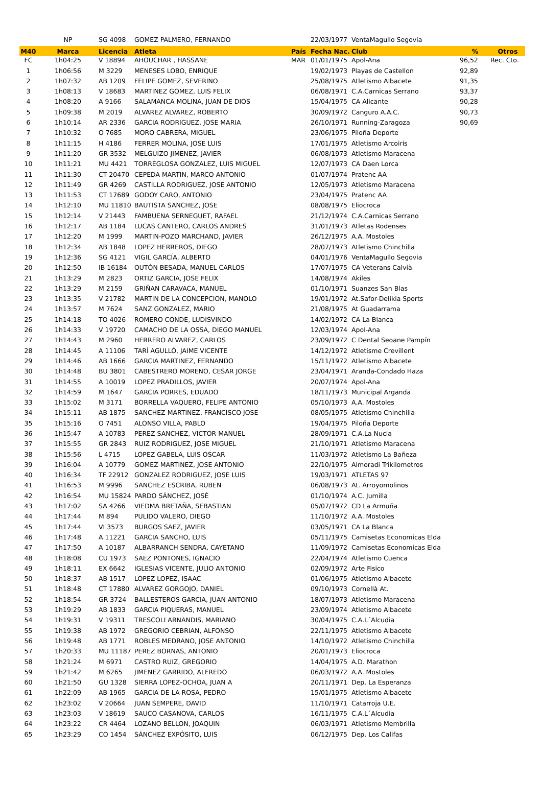| | NP | SG 4098 | GOMEZ PALMERO, FERNANDO | | 22/03/1977 | VentaMagullo Segovia | | |
| M40 | Marca | Licencia | Atleta | País | Fecha Nac. | Club | % | Otros |
| FC | 1h04:25 | V 18894 | AHOUCHAR , HASSANE | MAR | 01/01/1975 | Apol-Ana | 96,52 | Rec. Cto. |
| 1 | 1h06:56 | M 3229 | MENESES LOBO, ENRIQUE | | 19/02/1973 | Playas de Castellon | 92,89 | |
| 2 | 1h07:32 | AB 1209 | FELIPE GOMEZ, SEVERINO | | 25/08/1975 | Atletismo Albacete | 91,35 | |
| 3 | 1h08:13 | V 18683 | MARTINEZ GOMEZ, LUIS FELIX | | 06/08/1971 | C.A.Carnicas Serrano | 93,37 | |
| 4 | 1h08:20 | A 9166 | SALAMANCA MOLINA, JUAN DE DIOS | | 15/04/1975 | CA Alicante | 90,28 | |
| 5 | 1h09:38 | M 2019 | ALVAREZ ALVAREZ, ROBERTO | | 30/09/1972 | Canguro A.A.C. | 90,73 | |
| 6 | 1h10:14 | AR 2336 | GARCIA RODRIGUEZ, JOSE MARIA | | 26/10/1971 | Running-Zaragoza | 90,69 | |
| 7 | 1h10:32 | O 7685 | MORO CABRERA, MIGUEL | | 23/06/1975 | Piloña Deporte | | |
| 8 | 1h11:15 | H 4186 | FERRER MOLINA, JOSE LUIS | | 17/01/1975 | Atletismo Arcoiris | | |
| 9 | 1h11:20 | GR 3532 | MELGUIZO JIMENEZ, JAVIER | | 06/08/1973 | Atletismo Maracena | | |
| 10 | 1h11:21 | MU 4421 | TORREGLOSA GONZALEZ, LUIS MIGUEL | | 12/07/1973 | CA Daen Lorca | | |
| 11 | 1h11:30 | CT 20470 | CEPEDA MARTIN, MARCO ANTONIO | | 01/07/1974 | Pratenc AA | | |
| 12 | 1h11:49 | GR 4269 | CASTILLA RODRIGUEZ, JOSE ANTONIO | | 12/05/1973 | Atletismo Maracena | | |
| 13 | 1h11:53 | CT 17689 | GODOY CARO, ANTONIO | | 23/04/1975 | Pratenc AA | | |
| 14 | 1h12:10 | MU 11810 | BAUTISTA SANCHEZ, JOSE | | 08/08/1975 | Eliocroca | | |
| 15 | 1h12:14 | V 21443 | FAMBUENA SERNEGUET, RAFAEL | | 21/12/1974 | C.A.Carnicas Serrano | | |
| 16 | 1h12:17 | AB 1184 | LUCAS CANTERO, CARLOS ANDRES | | 31/01/1973 | Atletas Rodenses | | |
| 17 | 1h12:20 | M 1999 | MARTIN-POZO MARCHAND, JAVIER | | 26/12/1975 | A.A. Mostoles | | |
| 18 | 1h12:34 | AB 1848 | LOPEZ HERREROS, DIEGO | | 28/07/1973 | Atletismo Chinchilla | | |
| 19 | 1h12:36 | SG 4121 | VIGIL GARCÍA, ALBERTO | | 04/01/1976 | VentaMagullo Segovia | | |
| 20 | 1h12:50 | IB 16184 | OUTÓN BESADA, MANUEL CARLOS | | 17/07/1975 | CA Veterans Calvià | | |
| 21 | 1h13:29 | M 2823 | ORTIZ GARCIA, JOSE FELIX | | 14/08/1974 | Akiles | | |
| 22 | 1h13:29 | M 2159 | GRIÑAN CARAVACA, MANUEL | | 01/10/1971 | Suanzes San Blas | | |
| 23 | 1h13:35 | V 21782 | MARTIN DE LA CONCEPCION, MANOLO | | 19/01/1972 | At.Safor-Delikia Sports | | |
| 24 | 1h13:57 | M 7624 | SANZ GONZALEZ, MARIO | | 21/08/1975 | At Guadarrama | | |
| 25 | 1h14:18 | TO 4026 | ROMERO CONDE, LUDISVINDO | | 14/02/1972 | CA La Blanca | | |
| 26 | 1h14:33 | V 19720 | CAMACHO DE LA OSSA, DIEGO MANUEL | | 12/03/1974 | Apol-Ana | | |
| 27 | 1h14:43 | M 2960 | HERRERO ALVAREZ, CARLOS | | 23/09/1972 | C Dental Seoane Pampín | | |
| 28 | 1h14:45 | A 11106 | TARÍ AGULLÓ, JAIME VICENTE | | 14/12/1972 | Atletisme Crevillent | | |
| 29 | 1h14:46 | AB 1666 | GARCIA MARTINEZ, FERNANDO | | 15/11/1972 | Atletismo Albacete | | |
| 30 | 1h14:48 | BU 3801 | CABESTRERO MORENO, CESAR JORGE | | 23/04/1971 | Aranda-Condado Haza | | |
| 31 | 1h14:55 | A 10019 | LOPEZ PRADILLOS, JAVIER | | 20/07/1974 | Apol-Ana | | |
| 32 | 1h14:59 | M 1647 | GARCIA PORRES, EDUADO | | 18/11/1973 | Municipal Arganda | | |
| 33 | 1h15:02 | M 3171 | BORRELLA VAQUERO, FELIPE ANTONIO | | 05/10/1973 | A.A. Mostoles | | |
| 34 | 1h15:11 | AB 1875 | SANCHEZ MARTINEZ, FRANCISCO JOSE | | 08/05/1975 | Atletismo Chinchilla | | |
| 35 | 1h15:16 | O 7451 | ALONSO VILLA, PABLO | | 19/04/1975 | Piloña Deporte | | |
| 36 | 1h15:47 | A 10783 | PEREZ SANCHEZ, VICTOR MANUEL | | 28/09/1971 | C.A.La Nucia | | |
| 37 | 1h15:55 | GR 2843 | RUIZ RODRIGUEZ, JOSE MIGUEL | | 21/10/1971 | Atletismo Maracena | | |
| 38 | 1h15:56 | L 4715 | LOPEZ GABELA, LUIS OSCAR | | 11/03/1972 | Atletismo La Bañeza | | |
| 39 | 1h16:04 | A 10779 | GOMEZ MARTINEZ, JOSE ANTONIO | | 22/10/1975 | Almoradi Trikilometros | | |
| 40 | 1h16:34 | TF 22912 | GONZALEZ RODRIGUEZ, JOSE LUIS | | 19/03/1971 | ATLETAS 97 | | |
| 41 | 1h16:53 | M 9996 | SANCHEZ ESCRIBA, RUBEN | | 06/08/1973 | At. Arroyomolinos | | |
| 42 | 1h16:54 | MU 15824 | PARDO SÁNCHEZ, JOSÉ | | 01/10/1974 | A.C. Jumilla | | |
| 43 | 1h17:02 | SA 4266 | VIEDMA BRETAÑA, SEBASTIAN | | 05/07/1972 | CD La Armuña | | |
| 44 | 1h17:44 | M 894 | PULIDO VALERO, DIEGO | | 11/10/1972 | A.A. Mostoles | | |
| 45 | 1h17:44 | VI 3573 | BURGOS SAEZ, JAVIER | | 03/05/1971 | CA La Blanca | | |
| 46 | 1h17:48 | A 11221 | GARCIA SANCHO, LUIS | | 05/11/1975 | Camisetas Economicas Elda | | |
| 47 | 1h17:50 | A 10187 | ALBARRANCH SENDRA, CAYETANO | | 11/09/1972 | Camisetas Economicas Elda | | |
| 48 | 1h18:08 | CU 1973 | SAEZ PONTONES, IGNACIO | | 22/04/1974 | Atletismo Cuenca | | |
| 49 | 1h18:11 | EX 6642 | IGLESIAS VICENTE, JULIO ANTONIO | | 02/09/1972 | Arte Fisico | | |
| 50 | 1h18:37 | AB 1517 | LOPEZ LOPEZ, ISAAC | | 01/06/1975 | Atletismo Albacete | | |
| 51 | 1h18:48 | CT 17880 | ALVAREZ GORGOJO, DANIEL | | 09/10/1973 | Cornellà At. | | |
| 52 | 1h18:54 | GR 3724 | BALLESTEROS GARCIA, JUAN ANTONIO | | 18/07/1973 | Atletismo Maracena | | |
| 53 | 1h19:29 | AB 1833 | GARCIA PIQUERAS, MANUEL | | 23/09/1974 | Atletismo Albacete | | |
| 54 | 1h19:31 | V 19311 | TRESCOLI ARNANDIS, MARIANO | | 30/04/1975 | C.A.L´Alcudia | | |
| 55 | 1h19:38 | AB 1972 | GREGORIO CEBRIAN, ALFONSO | | 22/11/1975 | Atletismo Albacete | | |
| 56 | 1h19:48 | AB 1771 | ROBLES MEDRANO, JOSE ANTONIO | | 14/10/1972 | Atletismo Chinchilla | | |
| 57 | 1h20:33 | MU 11187 | PEREZ BORNAS, ANTONIO | | 20/01/1973 | Eliocroca | | |
| 58 | 1h21:24 | M 6971 | CASTRO RUIZ, GREGORIO | | 14/04/1975 | A.D. Marathon | | |
| 59 | 1h21:42 | M 6265 | JIMENEZ GARRIDO, ALFREDO | | 06/03/1972 | A.A. Mostoles | | |
| 60 | 1h21:50 | GU 1328 | SIERRA LOPEZ-OCHOA, JUAN A | | 20/11/1971 | Dep. La Esperanza | | |
| 61 | 1h22:09 | AB 1965 | GARCIA DE LA ROSA, PEDRO | | 15/01/1975 | Atletismo Albacete | | |
| 62 | 1h23:02 | V 20664 | JUAN SEMPERE, DAVID | | 11/10/1971 | Catarroja U.E. | | |
| 63 | 1h23:03 | V 18619 | SAUCO CASANOVA, CARLOS | | 16/11/1975 | C.A.L´Alcudia | | |
| 64 | 1h23:22 | CR 4464 | LOZANO BELLON, JOAQUIN | | 06/03/1971 | Atletismo Membrilla | | |
| 65 | 1h23:29 | CO 1454 | SÁNCHEZ EXPÓSITO, LUIS | | 06/12/1975 | Dep. Los Califas | | |